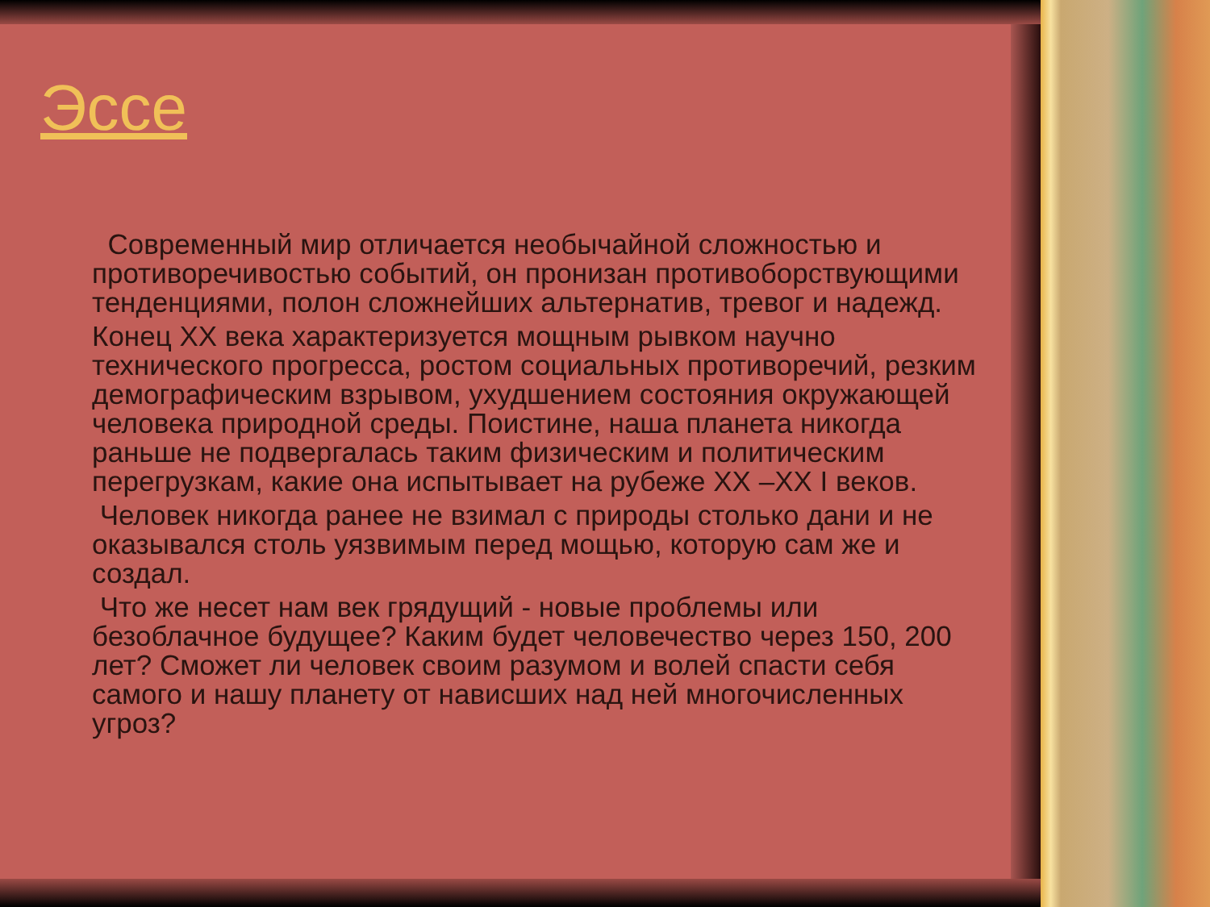Эссе
Современный мир отличается необычайной сложностью и противоречивостью событий, он пронизан противоборствующими тенденциями, полон сложнейших альтернатив, тревог и надежд.
Конец XX века характеризуется мощным рывком научно технического прогресса, ростом социальных противоречий, резким демографическим взрывом, ухудшением состояния окружающей человека природной среды. Поистине, наша планета никогда раньше не подвергалась таким физическим и политическим перегрузкам, какие она испытывает на рубеже XX –XX I веков.
Человек никогда ранее не взимал с природы столько дани и не оказывался столь уязвимым перед мощью, которую сам же и создал.
Что же несет нам век грядущий - новые проблемы или безоблачное будущее? Каким будет человечество через 150, 200 лет? Сможет ли человек своим разумом и волей спасти себя самого и нашу планету от нависших над ней многочисленных угроз?